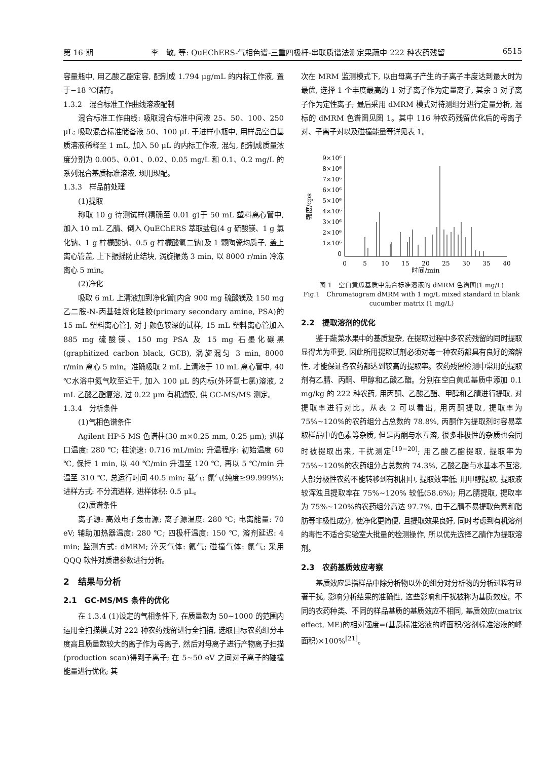第 16 期 李　敏, 等: QuEChERS-气相色谱-三重四极杆-串联质谱法测定果蔬中 222 种农药残留 6515
容量瓶中, 用乙酸乙酯定容, 配制成 1.794 μg/mL 的内标工作液, 置于−18 ℃储存。
1.3.2　混合标准工作曲线溶液配制
混合标准工作曲线: 吸取混合标准中间液 25、50、100、250 μL; 吸取混合标准储备液 50、100 μL 于进样小瓶中, 用样品空白基质溶液稀释至 1 mL, 加入 50 μL 的内标工作液, 混匀, 配制成质量浓度分别为 0.005、0.01、0.02、0.05 mg/L 和 0.1、0.2 mg/L 的系列混合基质标准溶液, 现用现配。
1.3.3　样品前处理
(1)提取
称取 10 g 待测试样(精确至 0.01 g)于 50 mL 塑料离心管中, 加入 10 mL 乙腈、倒入 QuEChERS 萃取盐包(4 g 硫酸镁、1 g 氯化钠、1 g 柠檬酸钠、0.5 g 柠檬酸氢二钠)及 1 颗陶瓷均质子, 盖上离心管盖, 上下振摇防止结块, 涡旋振荡 3 min, 以 8000 r/min 冷冻离心 5 min。
(2)净化
吸取 6 mL 上清液加到净化管[内含 900 mg 硫酸镁及 150 mg 乙二胺-N-丙基硅烷化硅胶(primary secondary amine, PSA)的 15 mL 塑料离心管], 对于颜色较深的试样, 15 mL 塑料离心管加入 885 mg 硫酸镁、150 mg PSA 及 15 mg 石墨化碳黑(graphitized carbon black, GCB), 涡旋混匀 3 min, 8000 r/min 离心 5 min。准确吸取 2 mL 上清液于 10 mL 离心管中, 40 ℃水浴中氮气吹至近干, 加入 100 μL 的内标(外环氧七氯)溶液, 2 mL 乙酸乙酯复溶, 过 0.22 μm 有机滤膜, 供 GC-MS/MS 测定。
1.3.4　分析条件
(1)气相色谱条件
Agilent HP-5 MS 色谱柱(30 m×0.25 mm, 0.25 μm); 进样口温度: 280 ℃; 柱流速: 0.716 mL/min; 升温程序: 初始温度 60 ℃, 保持 1 min, 以 40 ℃/min 升温至 120 ℃, 再以 5 ℃/min 升温至 310 ℃, 总运行时间 40.5 min; 载气: 氮气(纯度≥99.999%); 进样方式: 不分流进样, 进样体积: 0.5 μL。
(2)质谱条件
离子源: 高效电子轰击源; 离子源温度: 280 ℃; 电离能量: 70 eV; 辅助加热器温度: 280 ℃; 四极杆温度: 150 ℃, 溶剂延迟: 4 min; 监测方式: dMRM; 淬灭气体: 氦气; 碰撞气体: 氮气; 采用 QQQ 软件对质谱参数进行分析。
2　结果与分析
2.1　GC-MS/MS 条件的优化
在 1.3.4 (1)设定的气相条件下, 在质量数为 50~1000 的范围内运用全扫描模式对 222 种农药残留进行全扫描, 选取目标农药组分丰度高且质量数较大的离子作为母离子, 然后对母离子进行产物离子扫描(production scan)得到子离子; 在 5~50 eV 之间对子离子的碰撞能量进行优化; 其
次在 MRM 监测模式下, 以由母离子产生的子离子丰度达到最大时为最优, 选择 1 个丰度最高的 1 对子离子作为定量离子, 其余 3 对子离子作为定性离子; 最后采用 dMRM 模式对待测组分进行定量分析, 混标的 dMRM 色谱图见图 1。其中 116 种农药残留优化后的母离子对、子离子对以及碰撞能量等详见表 1。
9×10⁶
8×10⁶
7×10⁶
6×10⁶
5×10⁶
4×10⁶
3×10⁶
2×10⁶
1×10⁶
0
强度/cps
0
5
10
15
20
25
30
35
40
时间/min
图 1　空白黄瓜基质中混合标准溶液的 dMRM 色谱图(1 mg/L)
Fig.1　Chromatogram dMRM with 1 mg/L mixed standard in blank cucumber matrix (1 mg/L)
2.2　提取溶剂的优化
鉴于蔬菜水果中的基质复杂, 在提取过程中多农药残留的同时提取显得尤为重要, 因此所用提取试剂必须对每一种农药都具有良好的溶解性, 才能保证各农药都达到较高的提取率。农药残留检测中常用的提取剂有乙腈、丙酮、甲醇和乙酸乙酯。分别在空白黄瓜基质中添加 0.1 mg/kg 的 222 种农药, 用丙酮、乙酸乙酯、甲醇和乙腈进行提取, 对提取率进行对比。从表 2 可以看出, 用丙酮提取, 提取率为 75%~120%的农药组分占总数的 78.8%, 丙酮作为提取剂时容易萃取样品中的色素等杂质, 但是丙酮与水互溶, 很多非极性的杂质也会同时被提取出来, 干扰测定<sup>[19−20]</sup>; 用乙酸乙酯提取, 提取率为 75%~120%的农药组分占总数的 74.3%, 乙酸乙酯与水基本不互溶, 大部分极性农药不能转移到有机相中, 提取效率低; 用甲醇提取, 提取液较浑浊且提取率在 75%~120% 较低(58.6%); 用乙腈提取, 提取率为 75%~120%的农药组分高达 97.7%, 由于乙腈不易提取色素和脂肪等非极性成分, 使净化更简便, 且提取效果良好, 同时考虑到有机溶剂的毒性不适合实验室大批量的检测操作, 所以优先选择乙腈作为提取溶剂。
2.3　农药基质效应考察
基质效应是指样品中除分析物以外的组分对分析物的分析过程有显著干扰, 影响分析结果的准确性, 这些影响和干扰被称为基质效应。不同的农药种类、不同的样品基质的基质效应不相同, 基质效应(matrix effect, ME)的相对强度=(基质标准溶液的峰面积/溶剂标准溶液的峰面积)×100%<sup>[21]</sup>。